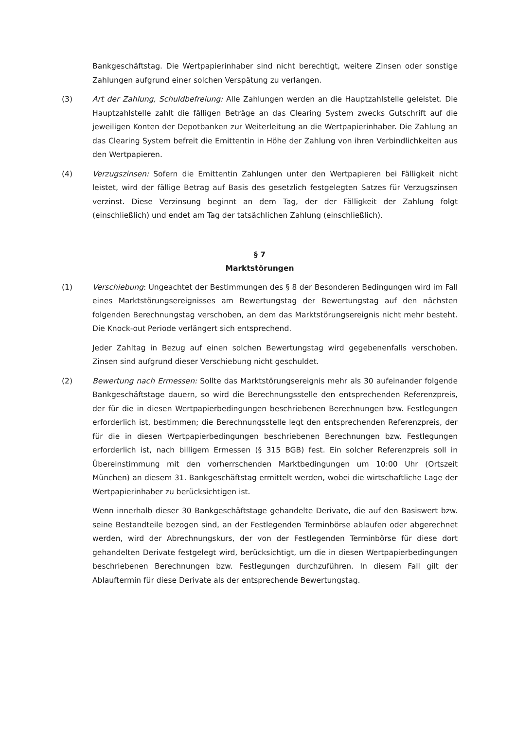Bankgeschäftstag. Die Wertpapierinhaber sind nicht berechtigt, weitere Zinsen oder sonstige Zahlungen aufgrund einer solchen Verspätung zu verlangen.
(3) Art der Zahlung, Schuldbefreiung: Alle Zahlungen werden an die Hauptzahlstelle geleistet. Die Hauptzahlstelle zahlt die fälligen Beträge an das Clearing System zwecks Gutschrift auf die jeweiligen Konten der Depotbanken zur Weiterleitung an die Wertpapierinhaber. Die Zahlung an das Clearing System befreit die Emittentin in Höhe der Zahlung von ihren Verbindlichkeiten aus den Wertpapieren.
(4) Verzugszinsen: Sofern die Emittentin Zahlungen unter den Wertpapieren bei Fälligkeit nicht leistet, wird der fällige Betrag auf Basis des gesetzlich festgelegten Satzes für Verzugszinsen verzinst. Diese Verzinsung beginnt an dem Tag, der der Fälligkeit der Zahlung folgt (einschließlich) und endet am Tag der tatsächlichen Zahlung (einschließlich).
§ 7
Marktstörungen
(1) Verschiebung: Ungeachtet der Bestimmungen des § 8 der Besonderen Bedingungen wird im Fall eines Marktstörungsereignisses am Bewertungstag der Bewertungstag auf den nächsten folgenden Berechnungstag verschoben, an dem das Marktstörungsereignis nicht mehr besteht. Die Knock-out Periode verlängert sich entsprechend.
Jeder Zahltag in Bezug auf einen solchen Bewertungstag wird gegebenenfalls verschoben. Zinsen sind aufgrund dieser Verschiebung nicht geschuldet.
(2) Bewertung nach Ermessen: Sollte das Marktstörungsereignis mehr als 30 aufeinander folgende Bankgeschäftstage dauern, so wird die Berechnungsstelle den entsprechenden Referenzpreis, der für die in diesen Wertpapierbedingungen beschriebenen Berechnungen bzw. Festlegungen erforderlich ist, bestimmen; die Berechnungsstelle legt den entsprechenden Referenzpreis, der für die in diesen Wertpapierbedingungen beschriebenen Berechnungen bzw. Festlegungen erforderlich ist, nach billigem Ermessen (§ 315 BGB) fest. Ein solcher Referenzpreis soll in Übereinstimmung mit den vorherrschenden Marktbedingungen um 10:00 Uhr (Ortszeit München) an diesem 31. Bankgeschäftstag ermittelt werden, wobei die wirtschaftliche Lage der Wertpapierinhaber zu berücksichtigen ist.
Wenn innerhalb dieser 30 Bankgeschäftstage gehandelte Derivate, die auf den Basiswert bzw. seine Bestandteile bezogen sind, an der Festlegenden Terminbörse ablaufen oder abgerechnet werden, wird der Abrechnungskurs, der von der Festlegenden Terminbörse für diese dort gehandelten Derivate festgelegt wird, berücksichtigt, um die in diesen Wertpapierbedingungen beschriebenen Berechnungen bzw. Festlegungen durchzuführen. In diesem Fall gilt der Ablauftermin für diese Derivate als der entsprechende Bewertungstag.